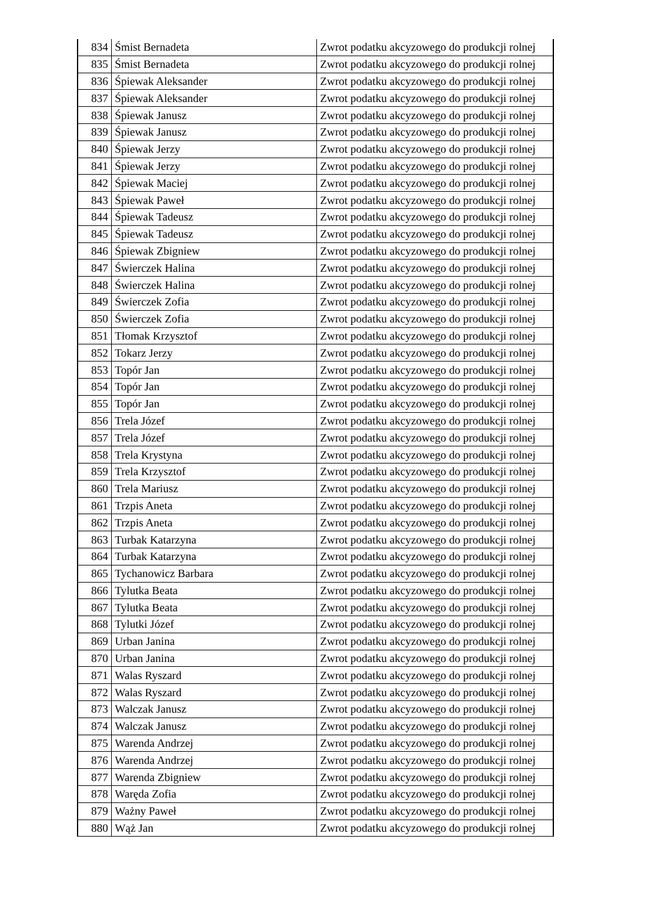| 834 | Śmist Bernadeta | Zwrot podatku akcyzowego do produkcji rolnej |
| 835 | Śmist Bernadeta | Zwrot podatku akcyzowego do produkcji rolnej |
| 836 | Śpiewak Aleksander | Zwrot podatku akcyzowego do produkcji rolnej |
| 837 | Śpiewak Aleksander | Zwrot podatku akcyzowego do produkcji rolnej |
| 838 | Śpiewak Janusz | Zwrot podatku akcyzowego do produkcji rolnej |
| 839 | Śpiewak Janusz | Zwrot podatku akcyzowego do produkcji rolnej |
| 840 | Śpiewak Jerzy | Zwrot podatku akcyzowego do produkcji rolnej |
| 841 | Śpiewak Jerzy | Zwrot podatku akcyzowego do produkcji rolnej |
| 842 | Śpiewak Maciej | Zwrot podatku akcyzowego do produkcji rolnej |
| 843 | Śpiewak Paweł | Zwrot podatku akcyzowego do produkcji rolnej |
| 844 | Śpiewak Tadeusz | Zwrot podatku akcyzowego do produkcji rolnej |
| 845 | Śpiewak Tadeusz | Zwrot podatku akcyzowego do produkcji rolnej |
| 846 | Śpiewak Zbigniew | Zwrot podatku akcyzowego do produkcji rolnej |
| 847 | Świerczek Halina | Zwrot podatku akcyzowego do produkcji rolnej |
| 848 | Świerczek Halina | Zwrot podatku akcyzowego do produkcji rolnej |
| 849 | Świerczek Zofia | Zwrot podatku akcyzowego do produkcji rolnej |
| 850 | Świerczek Zofia | Zwrot podatku akcyzowego do produkcji rolnej |
| 851 | Tłomak Krzysztof | Zwrot podatku akcyzowego do produkcji rolnej |
| 852 | Tokarz Jerzy | Zwrot podatku akcyzowego do produkcji rolnej |
| 853 | Topór Jan | Zwrot podatku akcyzowego do produkcji rolnej |
| 854 | Topór Jan | Zwrot podatku akcyzowego do produkcji rolnej |
| 855 | Topór Jan | Zwrot podatku akcyzowego do produkcji rolnej |
| 856 | Trela Józef | Zwrot podatku akcyzowego do produkcji rolnej |
| 857 | Trela Józef | Zwrot podatku akcyzowego do produkcji rolnej |
| 858 | Trela Krystyna | Zwrot podatku akcyzowego do produkcji rolnej |
| 859 | Trela Krzysztof | Zwrot podatku akcyzowego do produkcji rolnej |
| 860 | Trela Mariusz | Zwrot podatku akcyzowego do produkcji rolnej |
| 861 | Trzpis Aneta | Zwrot podatku akcyzowego do produkcji rolnej |
| 862 | Trzpis Aneta | Zwrot podatku akcyzowego do produkcji rolnej |
| 863 | Turbak Katarzyna | Zwrot podatku akcyzowego do produkcji rolnej |
| 864 | Turbak Katarzyna | Zwrot podatku akcyzowego do produkcji rolnej |
| 865 | Tychanowicz Barbara | Zwrot podatku akcyzowego do produkcji rolnej |
| 866 | Tylutka Beata | Zwrot podatku akcyzowego do produkcji rolnej |
| 867 | Tylutka Beata | Zwrot podatku akcyzowego do produkcji rolnej |
| 868 | Tylutki Józef | Zwrot podatku akcyzowego do produkcji rolnej |
| 869 | Urban Janina | Zwrot podatku akcyzowego do produkcji rolnej |
| 870 | Urban Janina | Zwrot podatku akcyzowego do produkcji rolnej |
| 871 | Walas Ryszard | Zwrot podatku akcyzowego do produkcji rolnej |
| 872 | Walas Ryszard | Zwrot podatku akcyzowego do produkcji rolnej |
| 873 | Walczak Janusz | Zwrot podatku akcyzowego do produkcji rolnej |
| 874 | Walczak Janusz | Zwrot podatku akcyzowego do produkcji rolnej |
| 875 | Warenda Andrzej | Zwrot podatku akcyzowego do produkcji rolnej |
| 876 | Warenda Andrzej | Zwrot podatku akcyzowego do produkcji rolnej |
| 877 | Warenda Zbigniew | Zwrot podatku akcyzowego do produkcji rolnej |
| 878 | Waręda Zofia | Zwrot podatku akcyzowego do produkcji rolnej |
| 879 | Ważny Paweł | Zwrot podatku akcyzowego do produkcji rolnej |
| 880 | Wąż Jan | Zwrot podatku akcyzowego do produkcji rolnej |